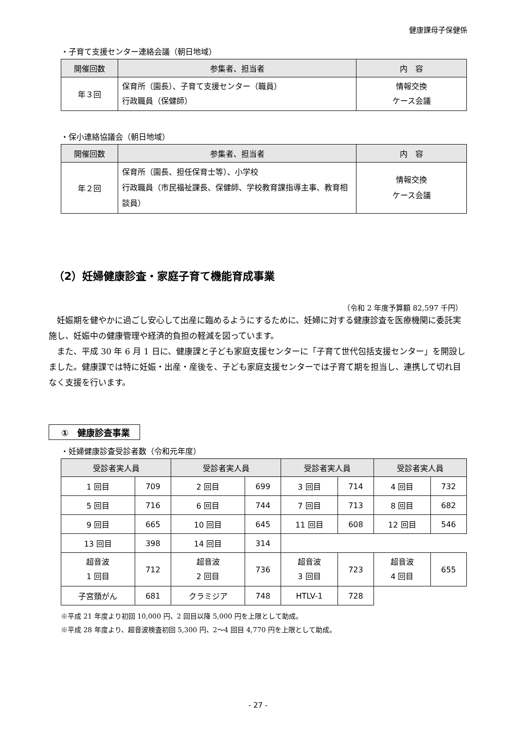健康課母子保健係
・子育て支援センター連絡会議（朝日地域）
| 開催回数 | 参集者、担当者 | 内 容 |
| --- | --- | --- |
| 年３回 | 保育所（園長）、子育て支援センター（職員） 行政職員（保健師） | 情報交換 ケース会議 |
・保小連絡協議会（朝日地域）
| 開催回数 | 参集者、担当者 | 内 容 |
| --- | --- | --- |
| 年２回 | 保育所（園長、担任保育士等）、小学校 行政職員（市民福祉課長、保健師、学校教育課指導主事、教育相談員） | 情報交換 ケース会議 |
（2）妊婦健康診査・家庭子育て機能育成事業
（令和 2 年度予算額 82,597 千円）
妊娠期を健やかに過ごし安心して出産に臨めるようにするために、妊婦に対する健康診査を医療機関に委託実施し、妊娠中の健康管理や経済的負担の軽減を図っています。
また、平成 30 年 6 月 1 日に、健康課と子ども家庭支援センターに「子育て世代包括支援センター」を開設しました。健康課では特に妊娠・出産・産後を、子ども家庭支援センターでは子育て期を担当し、連携して切れ目なく支援を行います。
①　健康診査事業
・妊婦健康診査受診者数（令和元年度）
| 受診者実人員 | | 受診者実人員 | | 受診者実人員 | | 受診者実人員 | |
| --- | --- | --- | --- | --- | --- | --- | --- |
| 1 回目 | 709 | 2 回目 | 699 | 3 回目 | 714 | 4 回目 | 732 |
| 5 回目 | 716 | 6 回目 | 744 | 7 回目 | 713 | 8 回目 | 682 |
| 9 回目 | 665 | 10 回目 | 645 | 11 回目 | 608 | 12 回目 | 546 |
| 13 回目 | 398 | 14 回目 | 314 | | | | |
| 超音波 1 回目 | 712 | 超音波 2 回目 | 736 | 超音波 3 回目 | 723 | 超音波 4 回目 | 655 |
| 子宮頚がん | 681 | クラミジア | 748 | HTLV-1 | 728 | | |
※平成 21 年度より初回 10,000 円、2 回目以降 5,000 円を上限として助成。
※平成 28 年度より、超音波検査初回 5,300 円、2～4 回目 4,770 円を上限として助成。
- 27 -